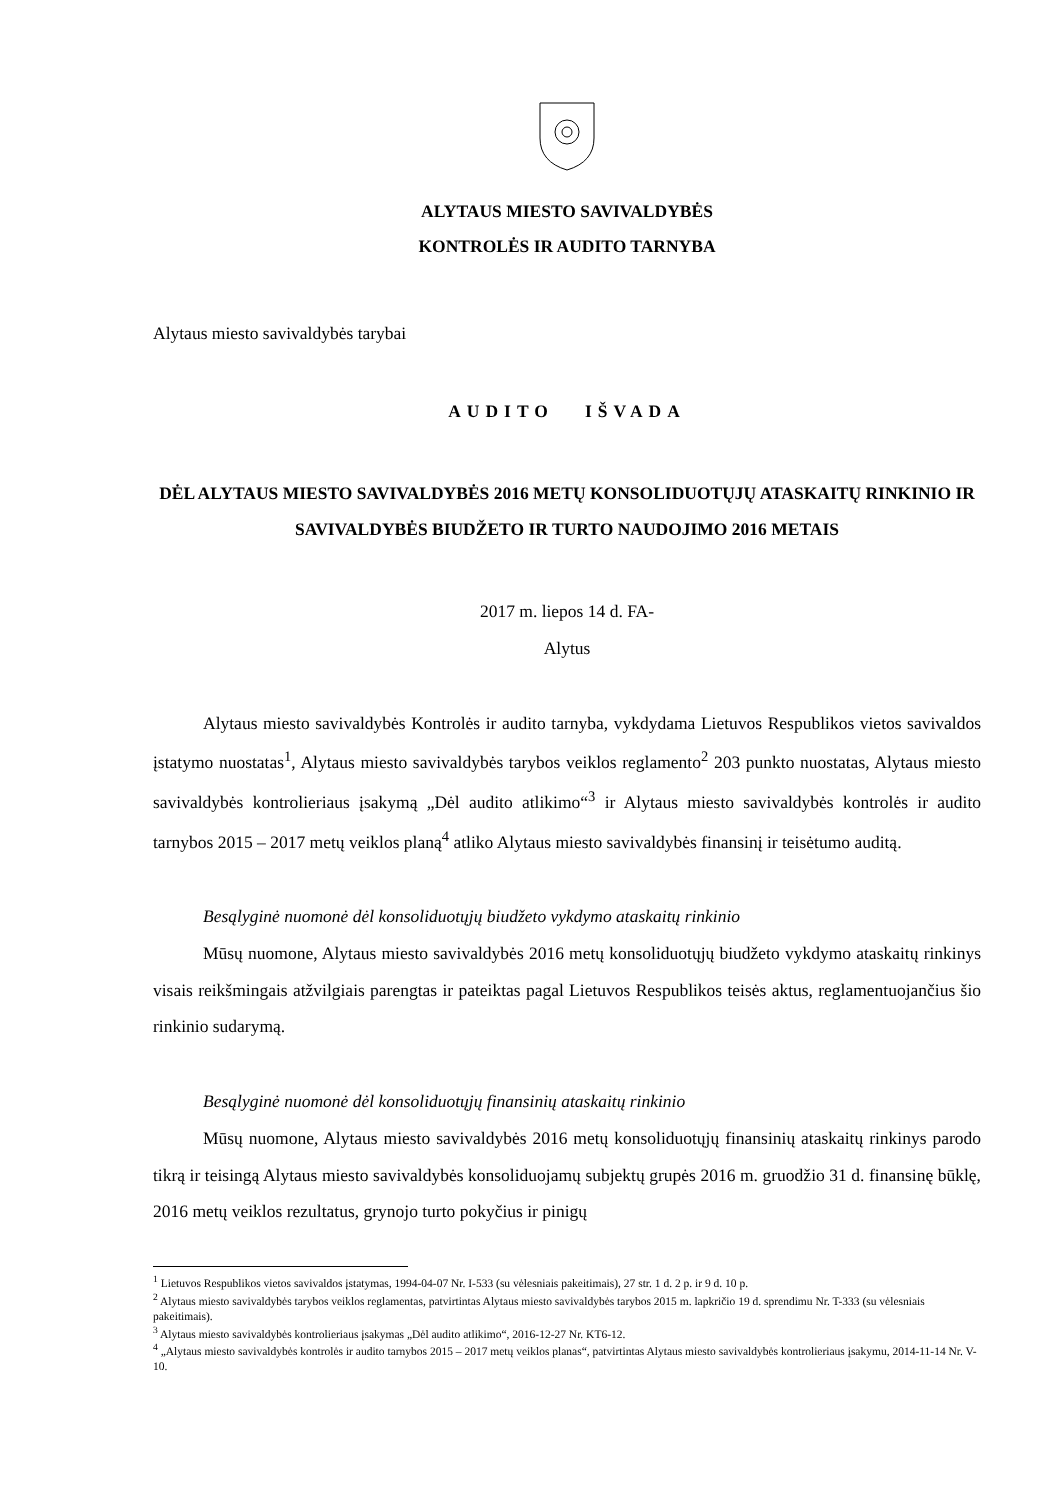ALYTAUS MIESTO SAVIVALDYBĖS
KONTROLĖS IR AUDITO TARNYBA
Alytaus miesto savivaldybės tarybai
AUDITO IŠVADA
DĖL ALYTAUS MIESTO SAVIVALDYBĖS 2016 METŲ KONSOLIDUOTŲJŲ ATASKAITŲ RINKINIO IR SAVIVALDYBĖS BIUDŽETO IR TURTO NAUDOJIMO 2016 METAIS
2017 m. liepos 14 d. FA-
Alytus
Alytaus miesto savivaldybės Kontrolės ir audito tarnyba, vykdydama Lietuvos Respublikos vietos savivaldos įstatymo nuostatas<sup>1</sup>, Alytaus miesto savivaldybės tarybos veiklos reglamento<sup>2</sup> 203 punkto nuostatas, Alytaus miesto savivaldybės kontrolieriaus įsakymą „Dėl audito atlikimo“<sup>3</sup> ir Alytaus miesto savivaldybės kontrolės ir audito tarnybos 2015 – 2017 metų veiklos planą<sup>4</sup> atliko Alytaus miesto savivaldybės finansinį ir teisėtumo auditą.
Besąlyginė nuomonė dėl konsoliduotųjų biudžeto vykdymo ataskaitų rinkinio
Mūsų nuomone, Alytaus miesto savivaldybės 2016 metų konsoliduotųjų biudžeto vykdymo ataskaitų rinkinys visais reikšmingais atžvilgiais parengtas ir pateiktas pagal Lietuvos Respublikos teisės aktus, reglamentuojančius šio rinkinio sudarymą.
Besąlyginė nuomonė dėl konsoliduotųjų finansinių ataskaitų rinkinio
Mūsų nuomone, Alytaus miesto savivaldybės 2016 metų konsoliduotųjų finansinių ataskaitų rinkinys parodo tikrą ir teisingą Alytaus miesto savivaldybės konsoliduojamų subjektų grupės 2016 m. gruodžio 31 d. finansinę būklę, 2016 metų veiklos rezultatus, grynojo turto pokyčius ir pinigų
<sup>1</sup> Lietuvos Respublikos vietos savivaldos įstatymas, 1994-04-07 Nr. I-533 (su vėlesniais pakeitimais), 27 str. 1 d. 2 p. ir 9 d. 10 p.
<sup>2</sup> Alytaus miesto savivaldybės tarybos veiklos reglamentas, patvirtintas Alytaus miesto savivaldybės tarybos 2015 m. lapkričio 19 d. sprendimu Nr. T-333 (su vėlesniais pakeitimais).
<sup>3</sup> Alytaus miesto savivaldybės kontrolieriaus įsakymas „Dėl audito atlikimo“, 2016-12-27 Nr. KT6-12.
<sup>4</sup> „Alytaus miesto savivaldybės kontrolės ir audito tarnybos 2015 – 2017 metų veiklos planas“, patvirtintas Alytaus miesto savivaldybės kontrolieriaus įsakymu, 2014-11-14 Nr. V-10.